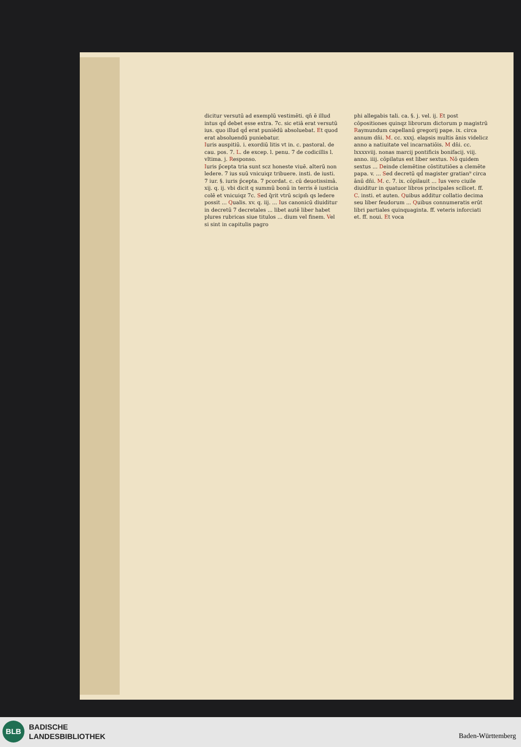dicitur versutū ad exemplū vestimēti. qn̄ ē illud intus qd̓ debet esse extra. 7c. sic etiā erat versutū ius. quo illud qd̓ erat puniēdū absoluebat. Et quod erat absoluendū puniebatur.
Iuris auspitiū. i. exordiū litis vt in. c. pastoral. de cau. pos. 7. L. de excep. l. penu. 7 de codicillis l. vltima. j. Responso.
Iuris p̄cepta tria sunt scz honeste viuē. alterū non ledere. 7 ius suū vnicuiqz tribuere. insti. de iusti. 7 iur. §. iuris p̄cepta. 7 pcordat. c. cū deuotissimā. xij. q. ij. vbi dicit q summū bonū in terris ē iusticia colē et vnicuiqz 7c. Sed q̄rit vtrū scipm̄ qs ledere possit ... Qualis. xv. q. iij. ... Ius canonicū diuiditur in decretū 7 decretales ... libet autē liber habet plures rubricas siue titulos ... dium vel finem. Vel si sint in capitulis pagro
phi allegabis tali. ca. §. j. vel. ij. Et post cōpositiones quinqz librorum dictorum p magistrū Raymundum capellanū gregorij pape. ix. circa annum dn̄i. M. cc. xxxj. elapsis multis ānis videlicz anno a natiuitate vel incarnatiōis. M dn̄i. cc. lxxxxviij. nonas marcij pontificis bonifacij. viij. anno. iiij. cōpilatus est liber sextus. Nō quidem sextus ... Deinde clemētine cōstitutiōes a clemēte papa. v. ... Sed decretū qd̓ magister gratian⁹ circa ānū dn̄i. M. c. 7. ix. cōpilauit ... Ius vero ciuile diuiditur in quatuor libros principales scilicet. ff. C. insti. et auten. Quibus additur collatio decima seu liber feudorum ... Quibus connumeratis erūt libri partiales quinquaginta. ff. veteris inforciati et. ff. noui. Et voca
BLB
BADISCHE
LANDESBIBLIOTHEK
Baden-Württemberg